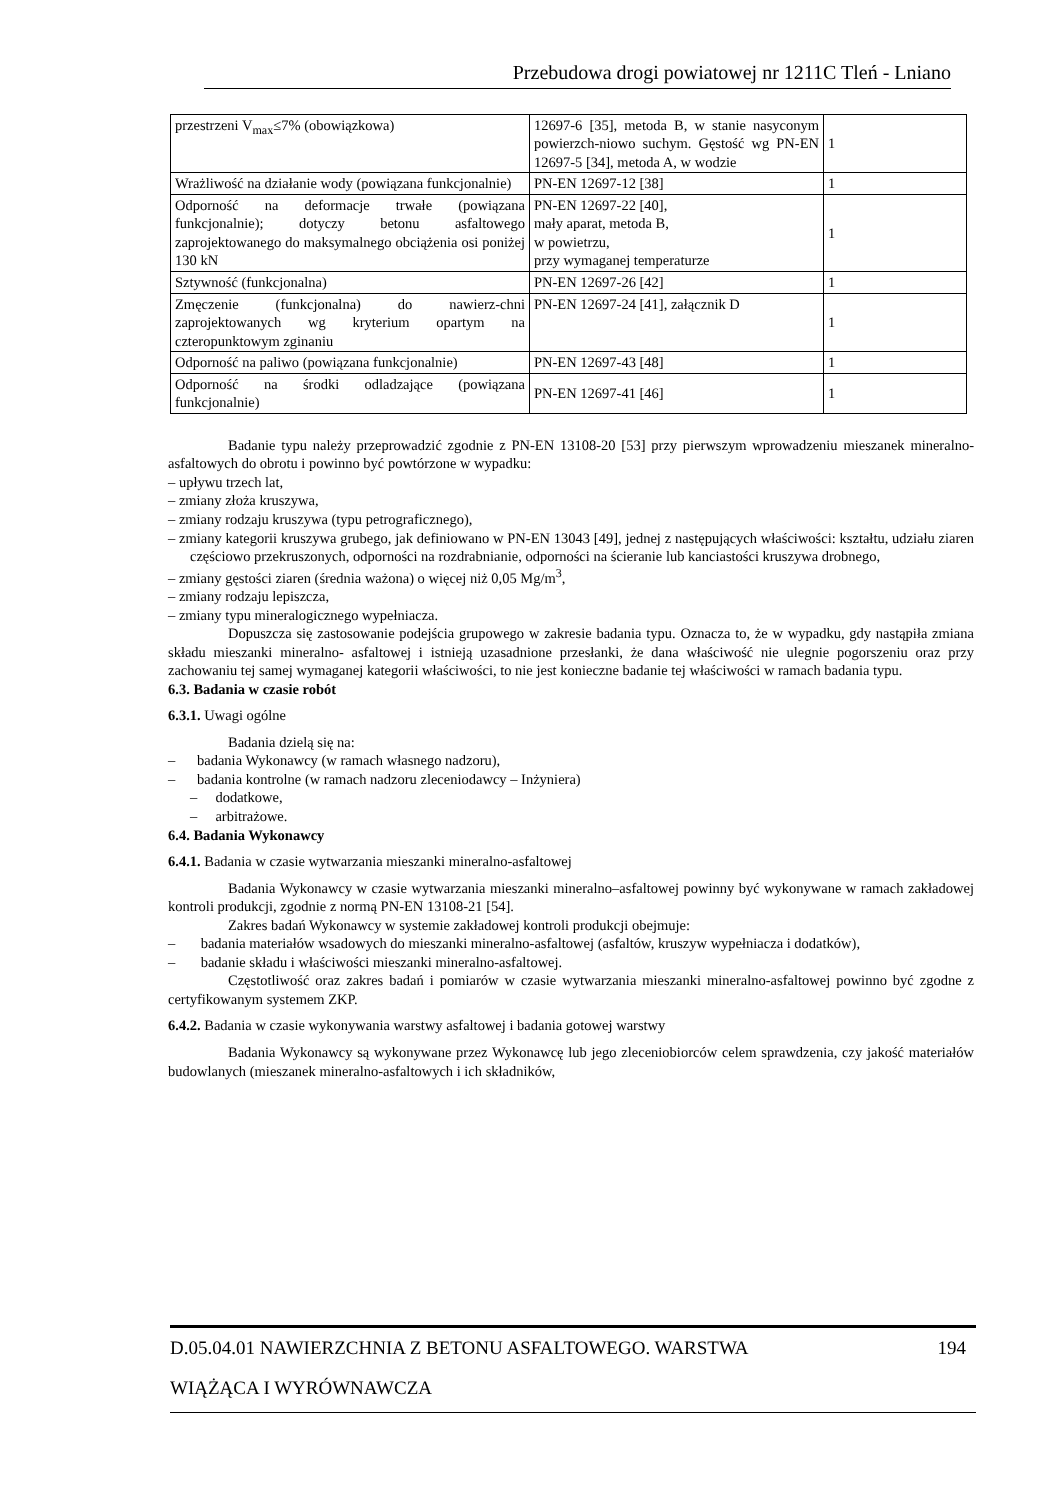Przebudowa drogi powiatowej nr 1211C Tleń - Lniano
| przestrzeni V<sub>max</sub>≤7% (obowiązkowa) | 12697-6 [35], metoda B, w stanie nasyconym powierzch-niowo suchym. Gęstość wg PN-EN 12697-5 [34], metoda A, w wodzie | 1 |
| Wrażliwość na działanie wody (powiązana funkcjonalnie) | PN-EN 12697-12 [38] | 1 |
| Odporność na deformacje trwałe (powiązana funkcjonalnie); dotyczy betonu asfaltowego zaprojektowanego do maksymalnego obciążenia osi poniżej 130 kN | PN-EN 12697-22 [40], mały aparat, metoda B, w powietrzu, przy wymaganej temperaturze | 1 |
| Sztywność (funkcjonalna) | PN-EN 12697-26 [42] | 1 |
| Zmęczenie (funkcjonalna) do nawierz-chni zaprojektowanych wg kryterium opartym na czteropunktowym zginaniu | PN-EN 12697-24 [41], załącznik D | 1 |
| Odporność na paliwo (powiązana funkcjonalnie) | PN-EN 12697-43 [48] | 1 |
| Odporność na środki odladzające (powiązana funkcjonalnie) | PN-EN 12697-41 [46] | 1 |
Badanie typu należy przeprowadzić zgodnie z PN-EN 13108-20 [53] przy pierwszym wprowadzeniu mieszanek mineralno-asfaltowych do obrotu i powinno być powtórzone w wypadku:
– upływu trzech lat,
– zmiany złoża kruszywa,
– zmiany rodzaju kruszywa (typu petrograficznego),
– zmiany kategorii kruszywa grubego, jak definiowano w PN-EN 13043 [49], jednej z następujących właściwości: kształtu, udziału ziaren częściowo przekruszonych, odporności na rozdrabnianie, odporności na ścieranie lub kanciastości kruszywa drobnego,
– zmiany gęstości ziaren (średnia ważona) o więcej niż 0,05 Mg/m<sup>3</sup>,
– zmiany rodzaju lepiszcza,
– zmiany typu mineralogicznego wypełniacza.
Dopuszcza się zastosowanie podejścia grupowego w zakresie badania typu. Oznacza to, że w wypadku, gdy nastąpiła zmiana składu mieszanki mineralno- asfaltowej i istnieją uzasadnione przesłanki, że dana właściwość nie ulegnie pogorszeniu oraz przy zachowaniu tej samej wymaganej kategorii właściwości, to nie jest konieczne badanie tej właściwości w ramach badania typu.
6.3. Badania w czasie robót
6.3.1. Uwagi ogólne
Badania dzielą się na:
– badania Wykonawcy (w ramach własnego nadzoru),
– badania kontrolne (w ramach nadzoru zleceniodawcy – Inżyniera)
– dodatkowe,
– arbitrażowe.
6.4. Badania Wykonawcy
6.4.1. Badania w czasie wytwarzania mieszanki mineralno-asfaltowej
Badania Wykonawcy w czasie wytwarzania mieszanki mineralno–asfaltowej powinny być wykonywane w ramach zakładowej kontroli produkcji, zgodnie z normą PN-EN 13108-21 [54].
Zakres badań Wykonawcy w systemie zakładowej kontroli produkcji obejmuje:
– badania materiałów wsadowych do mieszanki mineralno-asfaltowej (asfaltów, kruszyw wypełniacza i dodatków),
– badanie składu i właściwości mieszanki mineralno-asfaltowej.
Częstotliwość oraz zakres badań i pomiarów w czasie wytwarzania mieszanki mineralno-asfaltowej powinno być zgodne z certyfikowanym systemem ZKP.
6.4.2. Badania w czasie wykonywania warstwy asfaltowej i badania gotowej warstwy
Badania Wykonawcy są wykonywane przez Wykonawcę lub jego zleceniobiorców celem sprawdzenia, czy jakość materiałów budowlanych (mieszanek mineralno-asfaltowych i ich składników,
D.05.04.01 NAWIERZCHNIA Z BETONU ASFALTOWEGO. WARSTWA 194
WIĄŻĄCA I WYRÓWNAWCZA